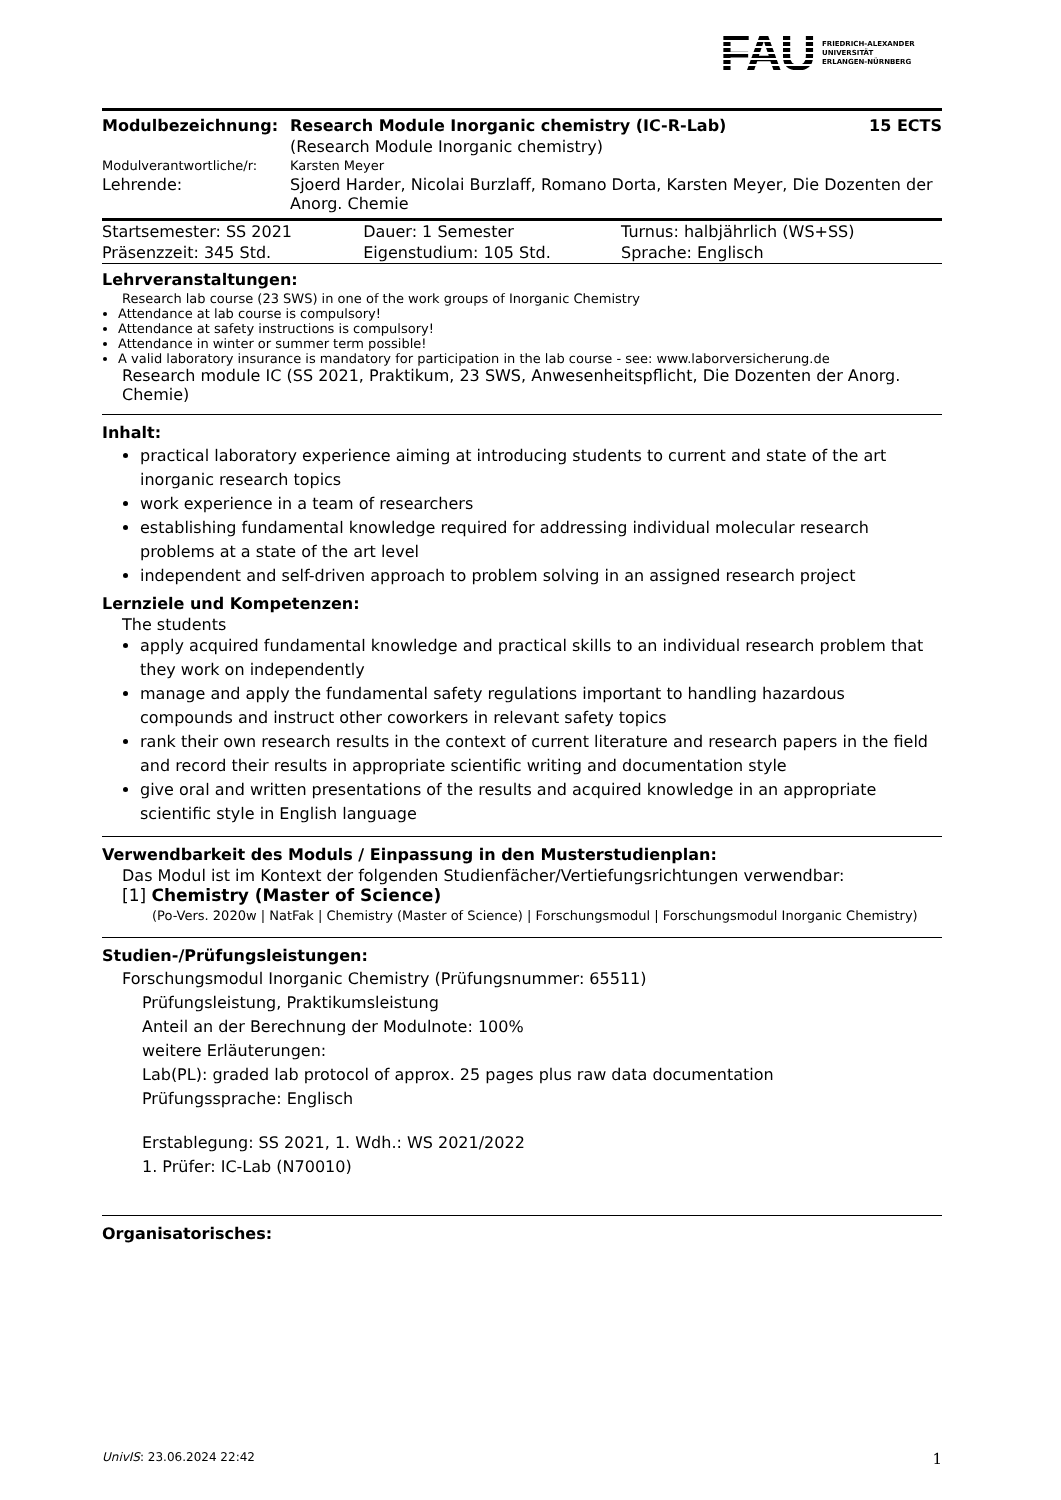FAU FRIEDRICH-ALEXANDER
UNIVERSITÄT
ERLANGEN-NÜRNBERG
| Modulbezeichnung: | Research Module Inorganic chemistry (IC-R-Lab) | 15 ECTS |
| | (Research Module Inorganic chemistry) | |
| Modulverantwortliche/r: | Karsten Meyer | |
| Lehrende: | Sjoerd Harder, Nicolai Burzlaff, Romano Dorta, Karsten Meyer, Die Dozenten der Anorg. Chemie | |
| Startsemester: SS 2021 | Dauer: 1 Semester | Turnus: halbjährlich (WS+SS) |
| Präsenzzeit: 345 Std. | Eigenstudium: 105 Std. | Sprache: Englisch |
Lehrveranstaltungen:
Research lab course (23 SWS) in one of the work groups of Inorganic Chemistry
Attendance at lab course is compulsory!
Attendance at safety instructions is compulsory!
Attendance in winter or summer term possible!
A valid laboratory insurance is mandatory for participation in the lab course - see: www.laborversicherung.de
Research module IC (SS 2021, Praktikum, 23 SWS, Anwesenheitspflicht, Die Dozenten der Anorg. Chemie)
Inhalt:
practical laboratory experience aiming at introducing students to current and state of the art inorganic research topics
work experience in a team of researchers
establishing fundamental knowledge required for addressing individual molecular research problems at a state of the art level
independent and self-driven approach to problem solving in an assigned research project
Lernziele und Kompetenzen:
The students
apply acquired fundamental knowledge and practical skills to an individual research problem that they work on independently
manage and apply the fundamental safety regulations important to handling hazardous compounds and instruct other coworkers in relevant safety topics
rank their own research results in the context of current literature and research papers in the field and record their results in appropriate scientific writing and documentation style
give oral and written presentations of the results and acquired knowledge in an appropriate scientific style in English language
Verwendbarkeit des Moduls / Einpassung in den Musterstudienplan:
Das Modul ist im Kontext der folgenden Studienfächer/Vertiefungsrichtungen verwendbar:
[1] Chemistry (Master of Science)
(Po-Vers. 2020w | NatFak | Chemistry (Master of Science) | Forschungsmodul | Forschungsmodul Inorganic Chemistry)
Studien-/Prüfungsleistungen:
Forschungsmodul Inorganic Chemistry (Prüfungsnummer: 65511)
Prüfungsleistung, Praktikumsleistung
Anteil an der Berechnung der Modulnote: 100%
weitere Erläuterungen:
Lab(PL): graded lab protocol of approx. 25 pages plus raw data documentation
Prüfungssprache: Englisch
Erstablegung: SS 2021, 1. Wdh.: WS 2021/2022
1. Prüfer: IC-Lab (N70010)
Organisatorisches:
UnivIS: 23.06.2024 22:42 1